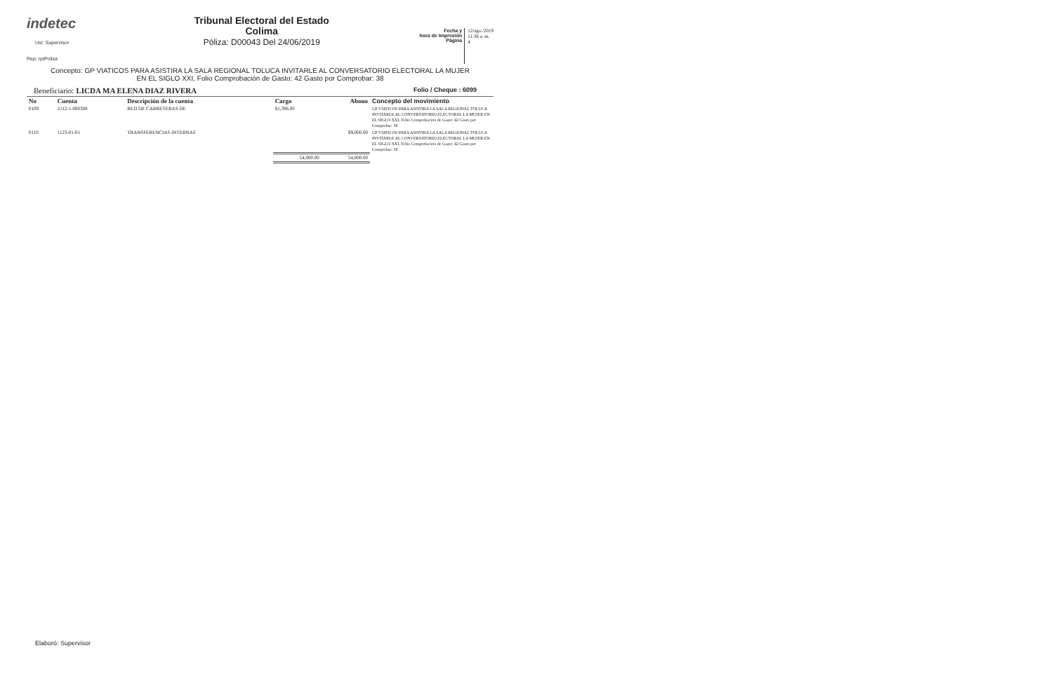indetec
Usr: Supervisor
Rep: rptPoliza
Tribunal Electoral del Estado
Colima
Póliza: D00043 Del 24/06/2019
Fecha y
hora de Impresión
Página
12/ago./2019
11:36 a. m.
4
Concepto: GP VIATICOS PARA ASISTIRA LA SALA REGIONAL TOLUCA INVITARLE AL CONVERSATORIO ELECTORAL LA MUJER
EN EL SIGLO XXI, Folio Comprobación de Gasto: 42 Gasto por Comprobar: 38
Beneficiario: LICDA MA ELENA DIAZ RIVERA Folio / Cheque : 6099
| No | Cuenta | Descripción de la cuenta | Cargo | Abono | Concepto del movimiento |
| --- | --- | --- | --- | --- | --- |
| 0109 | 2112-1-000308 | RED DE CARRETERAS DE | $1,396.00 | | GP VIATICOS PARA ASISTIRA LA SALA REGIONAL TOLUCA INVITARLE AL CONVERSATORIO ELECTORAL LA MUJER EN EL SIGLO XXI, Folio Comprobación de Gasto: 42 Gasto por Comprobar: 38 |
| 0110 | 1123-01-01 | TRANSFERENCIAS INTERNAS | | $9,000.00 | GP VIATICOS PARA ASISTIRA LA SALA REGIONAL TOLUCA INVITARLE AL CONVERSATORIO ELECTORAL LA MUJER EN EL SIGLO XXI, Folio Comprobación de Gasto: 42 Gasto por Comprobar: 38 |
| | | | 54,000.00 | 54,000.00 | |
Elaboró: Supervisor